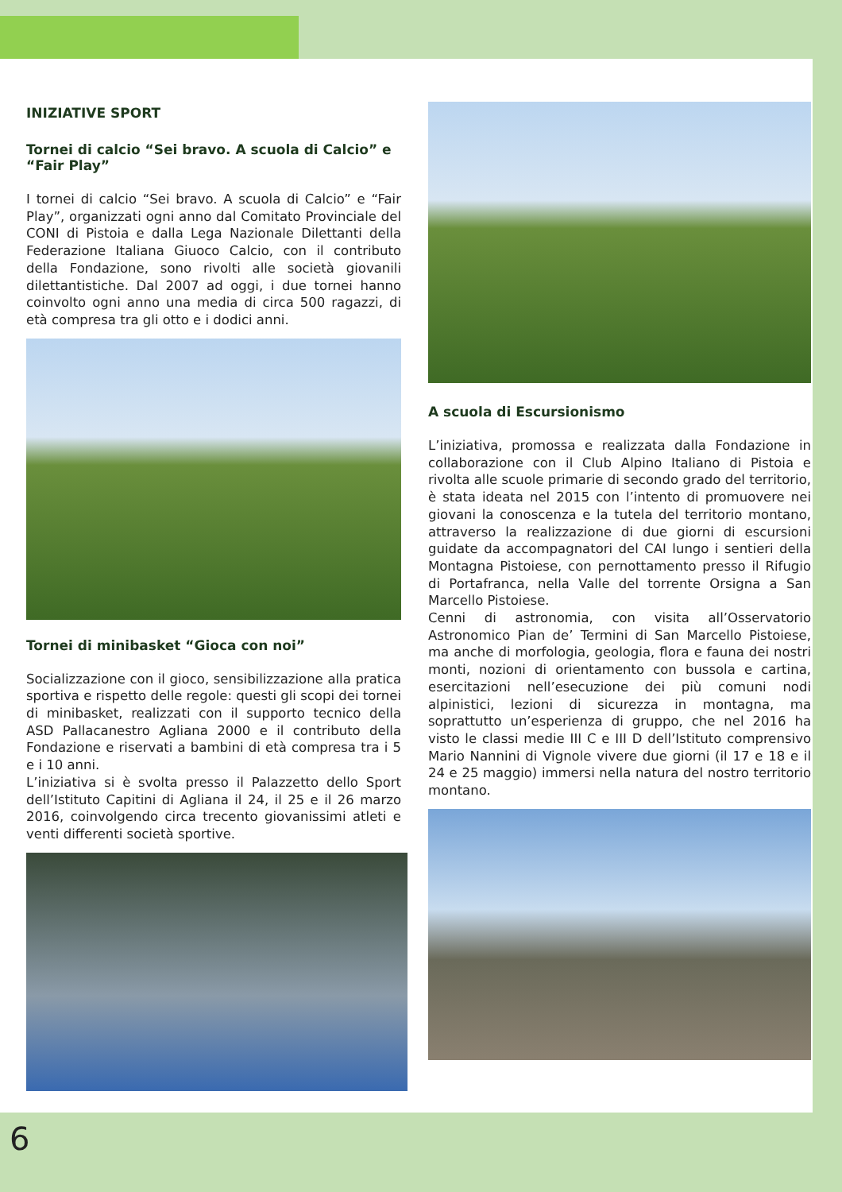INIZIATIVE SPORT
Tornei di calcio “Sei bravo. A scuola di Calcio” e “Fair Play”
I tornei di calcio “Sei bravo. A scuola di Calcio” e “Fair Play”, organizzati ogni anno dal Comitato Provinciale del CONI di Pistoia e dalla Lega Nazionale Dilettanti della Federazione Italiana Giuoco Calcio, con il contributo della Fondazione, sono rivolti alle società giovanili dilettantistiche. Dal 2007 ad oggi, i due tornei hanno coinvolto ogni anno una media di circa 500 ragazzi, di età compresa tra gli otto e i dodici anni.
Tornei di minibasket “Gioca con noi”
Socializzazione con il gioco, sensibilizzazione alla pratica sportiva e rispetto delle regole: questi gli scopi dei tornei di minibasket, realizzati con il supporto tecnico della ASD Pallacanestro Agliana 2000 e il contributo della Fondazione e riservati a bambini di età compresa tra i 5 e i 10 anni.
L’iniziativa si è svolta presso il Palazzetto dello Sport dell’Istituto Capitini di Agliana il 24, il 25 e il 26 marzo 2016, coinvolgendo circa trecento giovanissimi atleti e venti differenti società sportive.
A scuola di Escursionismo
L’iniziativa, promossa e realizzata dalla Fondazione in collaborazione con il Club Alpino Italiano di Pistoia e rivolta alle scuole primarie di secondo grado del territorio, è stata ideata nel 2015 con l’intento di promuovere nei giovani la conoscenza e la tutela del territorio montano, attraverso la realizzazione di due giorni di escursioni guidate da accompagnatori del CAI lungo i sentieri della Montagna Pistoiese, con pernottamento presso il Rifugio di Portafranca, nella Valle del torrente Orsigna a San Marcello Pistoiese.
Cenni di astronomia, con visita all’Osservatorio Astronomico Pian de’ Termini di San Marcello Pistoiese, ma anche di morfologia, geologia, flora e fauna dei nostri monti, nozioni di orientamento con bussola e cartina, esercitazioni nell’esecuzione dei più comuni nodi alpinistici, lezioni di sicurezza in montagna, ma soprattutto un’esperienza di gruppo, che nel 2016 ha visto le classi medie III C e III D dell’Istituto comprensivo Mario Nannini di Vignole vivere due giorni (il 17 e 18 e il 24 e 25 maggio) immersi nella natura del nostro territorio montano.
6